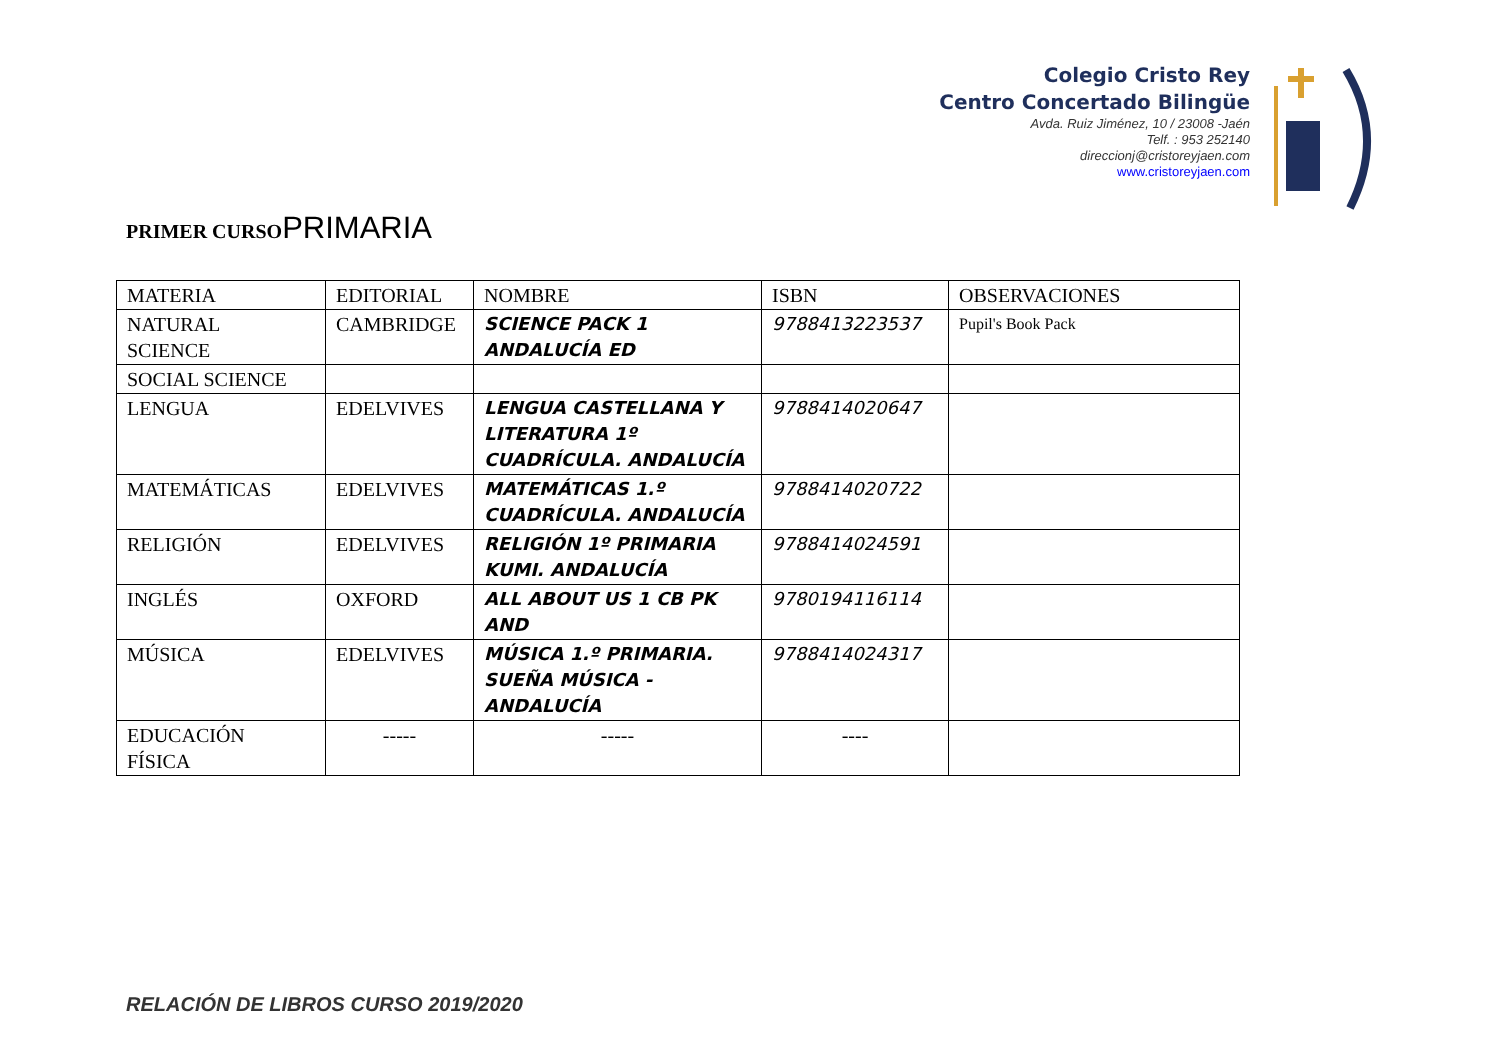Colegio Cristo Rey
Centro Concertado Bilingüe
Avda. Ruiz Jiménez, 10 / 23008 -Jaén
Telf. : 953 252140
direccionj@cristoreyjaen.com
www.cristoreyjaen.com
PRIMER CURSOPRIMARIA
| MATERIA | EDITORIAL | NOMBRE | ISBN | OBSERVACIONES |
| NATURAL SCIENCE | CAMBRIDGE | SCIENCE PACK 1 ANDALUCÍA ED | 9788413223537 | Pupil's Book Pack |
| SOCIAL SCIENCE | | | | |
| LENGUA | EDELVIVES | LENGUA CASTELLANA Y LITERATURA 1º CUADRÍCULA. ANDALUCÍA | 9788414020647 | |
| MATEMÁTICAS | EDELVIVES | MATEMÁTICAS 1.º CUADRÍCULA. ANDALUCÍA | 9788414020722 | |
| RELIGIÓN | EDELVIVES | RELIGIÓN 1º PRIMARIA KUMI. ANDALUCÍA | 9788414024591 | |
| INGLÉS | OXFORD | ALL ABOUT US 1 CB PK AND | 9780194116114 | |
| MÚSICA | EDELVIVES | MÚSICA 1.º PRIMARIA. SUEÑA MÚSICA - ANDALUCÍA | 9788414024317 | |
| EDUCACIÓN FÍSICA | ----- | ----- | ---- | |
RELACIÓN DE LIBROS CURSO 2019/2020